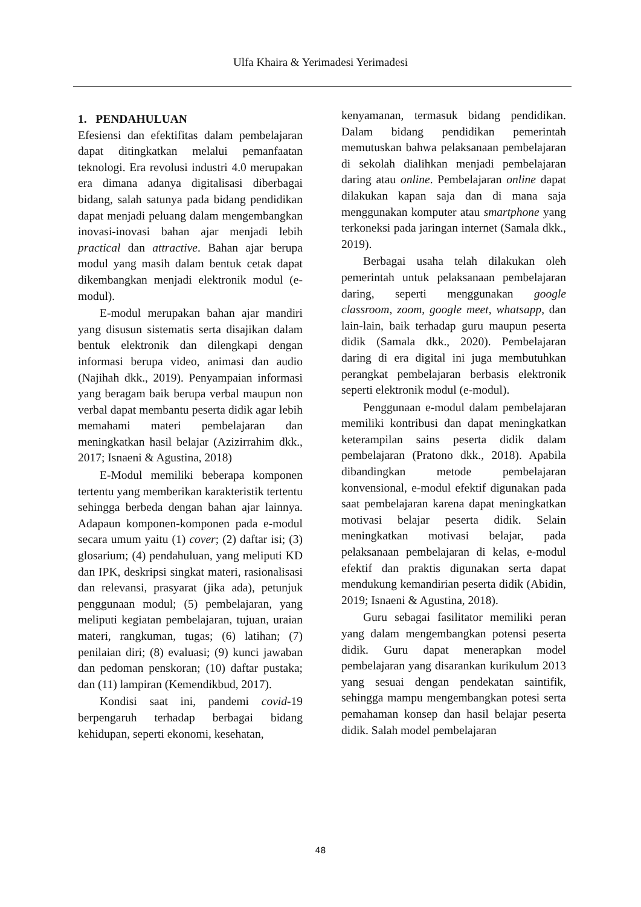Ulfa Khaira & Yerimadesi Yerimadesi
1. PENDAHULUAN
Efesiensi dan efektifitas dalam pembelajaran dapat ditingkatkan melalui pemanfaatan teknologi. Era revolusi industri 4.0 merupakan era dimana adanya digitalisasi diberbagai bidang, salah satunya pada bidang pendidikan dapat menjadi peluang dalam mengembangkan inovasi-inovasi bahan ajar menjadi lebih practical dan attractive. Bahan ajar berupa modul yang masih dalam bentuk cetak dapat dikembangkan menjadi elektronik modul (e-modul).
E-modul merupakan bahan ajar mandiri yang disusun sistematis serta disajikan dalam bentuk elektronik dan dilengkapi dengan informasi berupa video, animasi dan audio (Najihah dkk., 2019). Penyampaian informasi yang beragam baik berupa verbal maupun non verbal dapat membantu peserta didik agar lebih memahami materi pembelajaran dan meningkatkan hasil belajar (Azizirrahim dkk., 2017; Isnaeni & Agustina, 2018)
E-Modul memiliki beberapa komponen tertentu yang memberikan karakteristik tertentu sehingga berbeda dengan bahan ajar lainnya. Adapaun komponen-komponen pada e-modul secara umum yaitu (1) cover; (2) daftar isi; (3) glosarium; (4) pendahuluan, yang meliputi KD dan IPK, deskripsi singkat materi, rasionalisasi dan relevansi, prasyarat (jika ada), petunjuk penggunaan modul; (5) pembelajaran, yang meliputi kegiatan pembelajaran, tujuan, uraian materi, rangkuman, tugas; (6) latihan; (7) penilaian diri; (8) evaluasi; (9) kunci jawaban dan pedoman penskoran; (10) daftar pustaka; dan (11) lampiran (Kemendikbud, 2017).
Kondisi saat ini, pandemi covid-19 berpengaruh terhadap berbagai bidang kehidupan, seperti ekonomi, kesehatan,
kenyamanan, termasuk bidang pendidikan. Dalam bidang pendidikan pemerintah memutuskan bahwa pelaksanaan pembelajaran di sekolah dialihkan menjadi pembelajaran daring atau online. Pembelajaran online dapat dilakukan kapan saja dan di mana saja menggunakan komputer atau smartphone yang terkoneksi pada jaringan internet (Samala dkk., 2019).
Berbagai usaha telah dilakukan oleh pemerintah untuk pelaksanaan pembelajaran daring, seperti menggunakan google classroom, zoom, google meet, whatsapp, dan lain-lain, baik terhadap guru maupun peserta didik (Samala dkk., 2020). Pembelajaran daring di era digital ini juga membutuhkan perangkat pembelajaran berbasis elektronik seperti elektronik modul (e-modul).
Penggunaan e-modul dalam pembelajaran memiliki kontribusi dan dapat meningkatkan keterampilan sains peserta didik dalam pembelajaran (Pratono dkk., 2018). Apabila dibandingkan metode pembelajaran konvensional, e-modul efektif digunakan pada saat pembelajaran karena dapat meningkatkan motivasi belajar peserta didik. Selain meningkatkan motivasi belajar, pada pelaksanaan pembelajaran di kelas, e-modul efektif dan praktis digunakan serta dapat mendukung kemandirian peserta didik (Abidin, 2019; Isnaeni & Agustina, 2018).
Guru sebagai fasilitator memiliki peran yang dalam mengembangkan potensi peserta didik. Guru dapat menerapkan model pembelajaran yang disarankan kurikulum 2013 yang sesuai dengan pendekatan saintifik, sehingga mampu mengembangkan potesi serta pemahaman konsep dan hasil belajar peserta didik. Salah model pembelajaran
48